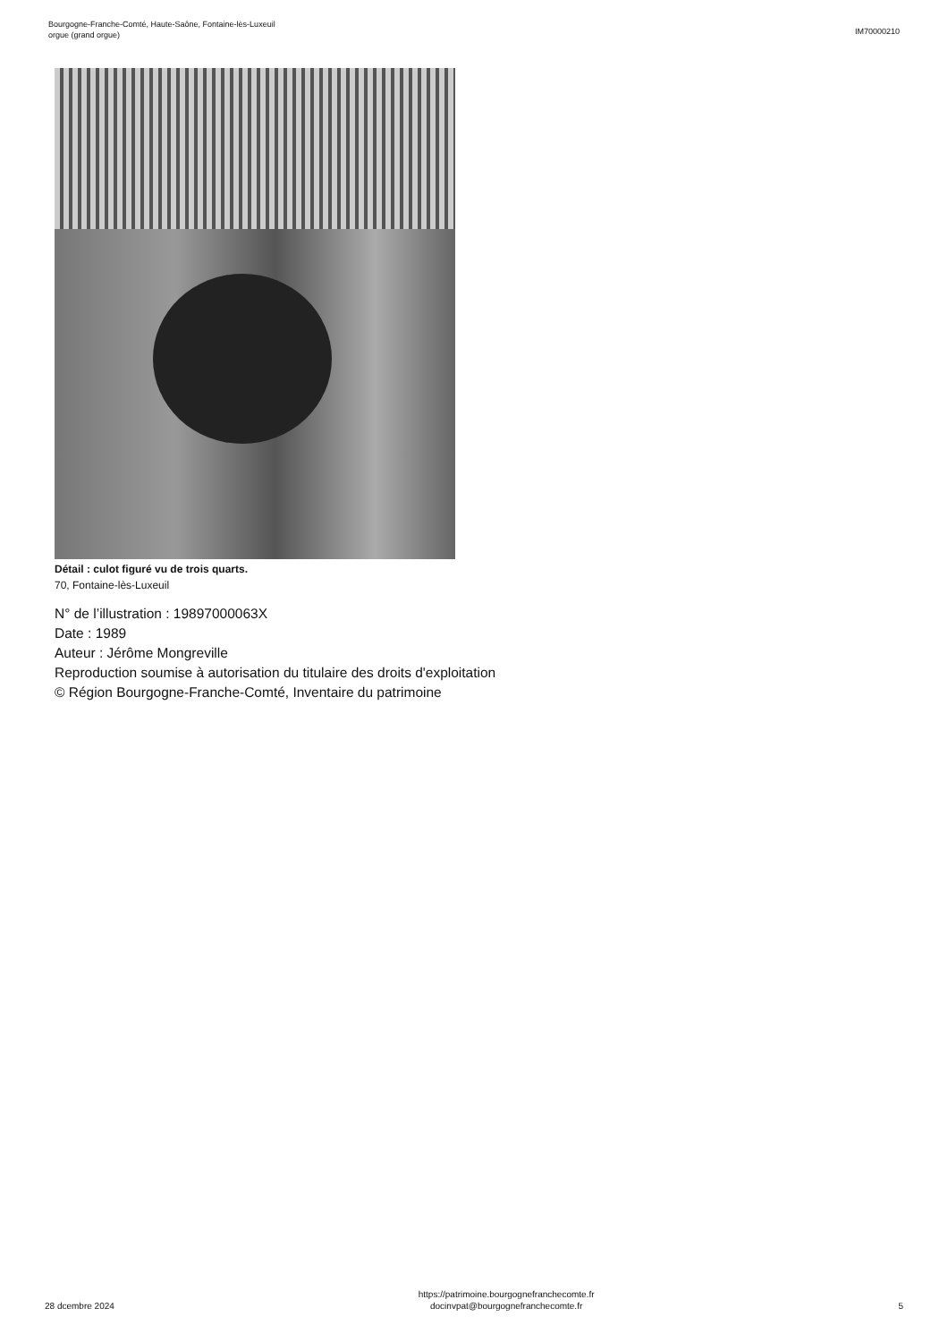Bourgogne-Franche-Comté, Haute-Saône, Fontaine-lès-Luxeuil
orgue (grand orgue)
IM70000210
Détail : culot figuré vu de trois quarts.
70, Fontaine-lès-Luxeuil
N° de l’illustration : 19897000063X
Date : 1989
Auteur : Jérôme Mongreville
Reproduction soumise à autorisation du titulaire des droits d'exploitation
© Région Bourgogne-Franche-Comté, Inventaire du patrimoine
28 dcembre 2024
https://patrimoine.bourgognefranchecomte.fr
docinvpat@bourgognefranchecomte.fr
5